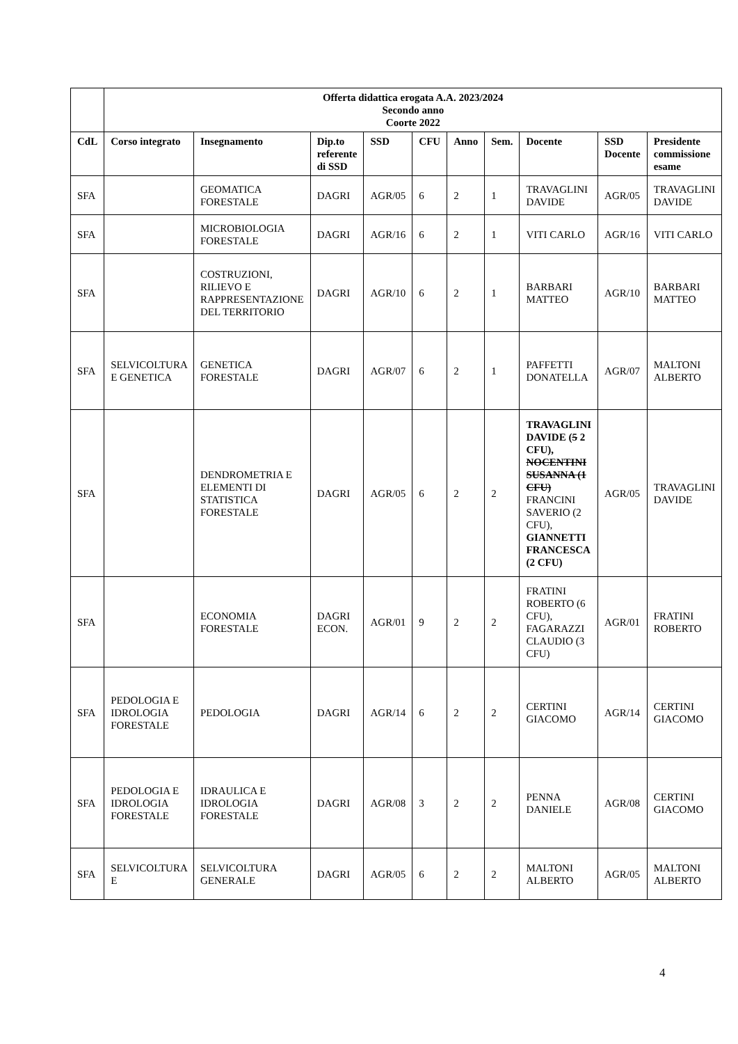| | Offerta didattica erogata A.A. 2023/2024 Secondo anno Coorte 2022 | | | | | | | | | |
| CdL | Corso integrato | Insegnamento | Dip.to referente di SSD | SSD | CFU | Anno | Sem. | Docente | SSD Docente | Presidente commissione esame |
| SFA | | GEOMATICA FORESTALE | DAGRI | AGR/05 | 6 | 2 | 1 | TRAVAGLINI DAVIDE | AGR/05 | TRAVAGLINI DAVIDE |
| SFA | | MICROBIOLOGIA FORESTALE | DAGRI | AGR/16 | 6 | 2 | 1 | VITI CARLO | AGR/16 | VITI CARLO |
| SFA | | COSTRUZIONI, RILIEVO E RAPPRESENTAZIONE DEL TERRITORIO | DAGRI | AGR/10 | 6 | 2 | 1 | BARBARI MATTEO | AGR/10 | BARBARI MATTEO |
| SFA | SELVICOLTURA E GENETICA | GENETICA FORESTALE | DAGRI | AGR/07 | 6 | 2 | 1 | PAFFETTI DONATELLA | AGR/07 | MALTONI ALBERTO |
| SFA | | DENDROMETRIA E ELEMENTI DI STATISTICA FORESTALE | DAGRI | AGR/05 | 6 | 2 | 2 | TRAVAGLINI DAVIDE ( 5 2 CFU), NOCENTINI SUSANNA (1 CFU) FRANCINI SAVERIO (2 CFU), GIANNETTI FRANCESCA (2 CFU) | AGR/05 | TRAVAGLINI DAVIDE |
| SFA | | ECONOMIA FORESTALE | DAGRI ECON. | AGR/01 | 9 | 2 | 2 | FRATINI ROBERTO (6 CFU), FAGARAZZI CLAUDIO (3 CFU) | AGR/01 | FRATINI ROBERTO |
| SFA | PEDOLOGIA E IDROLOGIA FORESTALE | PEDOLOGIA | DAGRI | AGR/14 | 6 | 2 | 2 | CERTINI GIACOMO | AGR/14 | CERTINI GIACOMO |
| SFA | PEDOLOGIA E IDROLOGIA FORESTALE | IDRAULICA E IDROLOGIA FORESTALE | DAGRI | AGR/08 | 3 | 2 | 2 | PENNA DANIELE | AGR/08 | CERTINI GIACOMO |
| SFA | SELVICOLTURA E | SELVICOLTURA GENERALE | DAGRI | AGR/05 | 6 | 2 | 2 | MALTONI ALBERTO | AGR/05 | MALTONI ALBERTO |
4